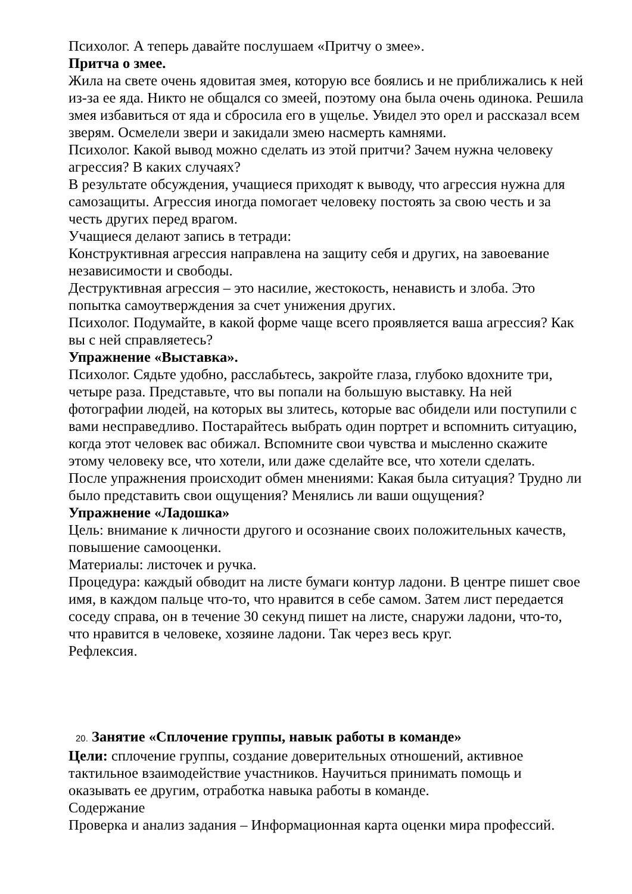Психолог. А теперь давайте послушаем «Притчу о змее».
Притча о змее.
Жила на свете очень ядовитая змея, которую все боялись и не приближались к ней из-за ее яда. Никто не общался со змеей, поэтому она была очень одинока. Решила змея избавиться от яда и сбросила его в ущелье. Увидел это орел и рассказал всем зверям. Осмелели звери и закидали змею насмерть камнями.
Психолог. Какой вывод можно сделать из этой притчи? Зачем нужна человеку агрессия? В каких случаях?
В результате обсуждения, учащиеся приходят к выводу, что агрессия нужна для самозащиты. Агрессия иногда помогает человеку постоять за свою честь и за честь других перед врагом.
Учащиеся делают запись в тетради:
Конструктивная агрессия направлена на защиту себя и других, на завоевание независимости и свободы.
Деструктивная агрессия – это насилие, жестокость, ненависть и злоба. Это попытка самоутверждения за счет унижения других.
Психолог. Подумайте, в какой форме чаще всего проявляется ваша агрессия? Как вы с ней справляетесь?
Упражнение «Выставка».
Психолог. Сядьте удобно, расслабьтесь, закройте глаза, глубоко вдохните три, четыре раза. Представьте, что вы попали на большую выставку. На ней фотографии людей, на которых вы злитесь, которые вас обидели или поступили с вами несправедливо. Постарайтесь выбрать один портрет и вспомнить ситуацию, когда этот человек вас обижал. Вспомните свои чувства и мысленно скажите этому человеку все, что хотели, или даже сделайте все, что хотели сделать.
После упражнения происходит обмен мнениями: Какая была ситуация? Трудно ли было представить свои ощущения? Менялись ли ваши ощущения?
Упражнение «Ладошка»
Цель: внимание к личности другого и осознание своих положительных качеств, повышение самооценки.
Материалы: листочек и ручка.
Процедура: каждый обводит на листе бумаги контур ладони. В центре пишет свое имя, в каждом пальце что-то, что нравится в себе самом. Затем лист передается соседу справа, он в течение 30 секунд пишет на листе, снаружи ладони, что-то, что нравится в человеке, хозяине ладони. Так через весь круг.
Рефлексия.
20. Занятие «Сплочение группы, навык работы в команде»
Цели: сплочение группы, создание доверительных отношений, активное тактильное взаимодействие участников. Научиться принимать помощь и оказывать ее другим, отработка навыка работы в команде.
Содержание
Проверка и анализ задания – Информационная карта оценки мира профессий.